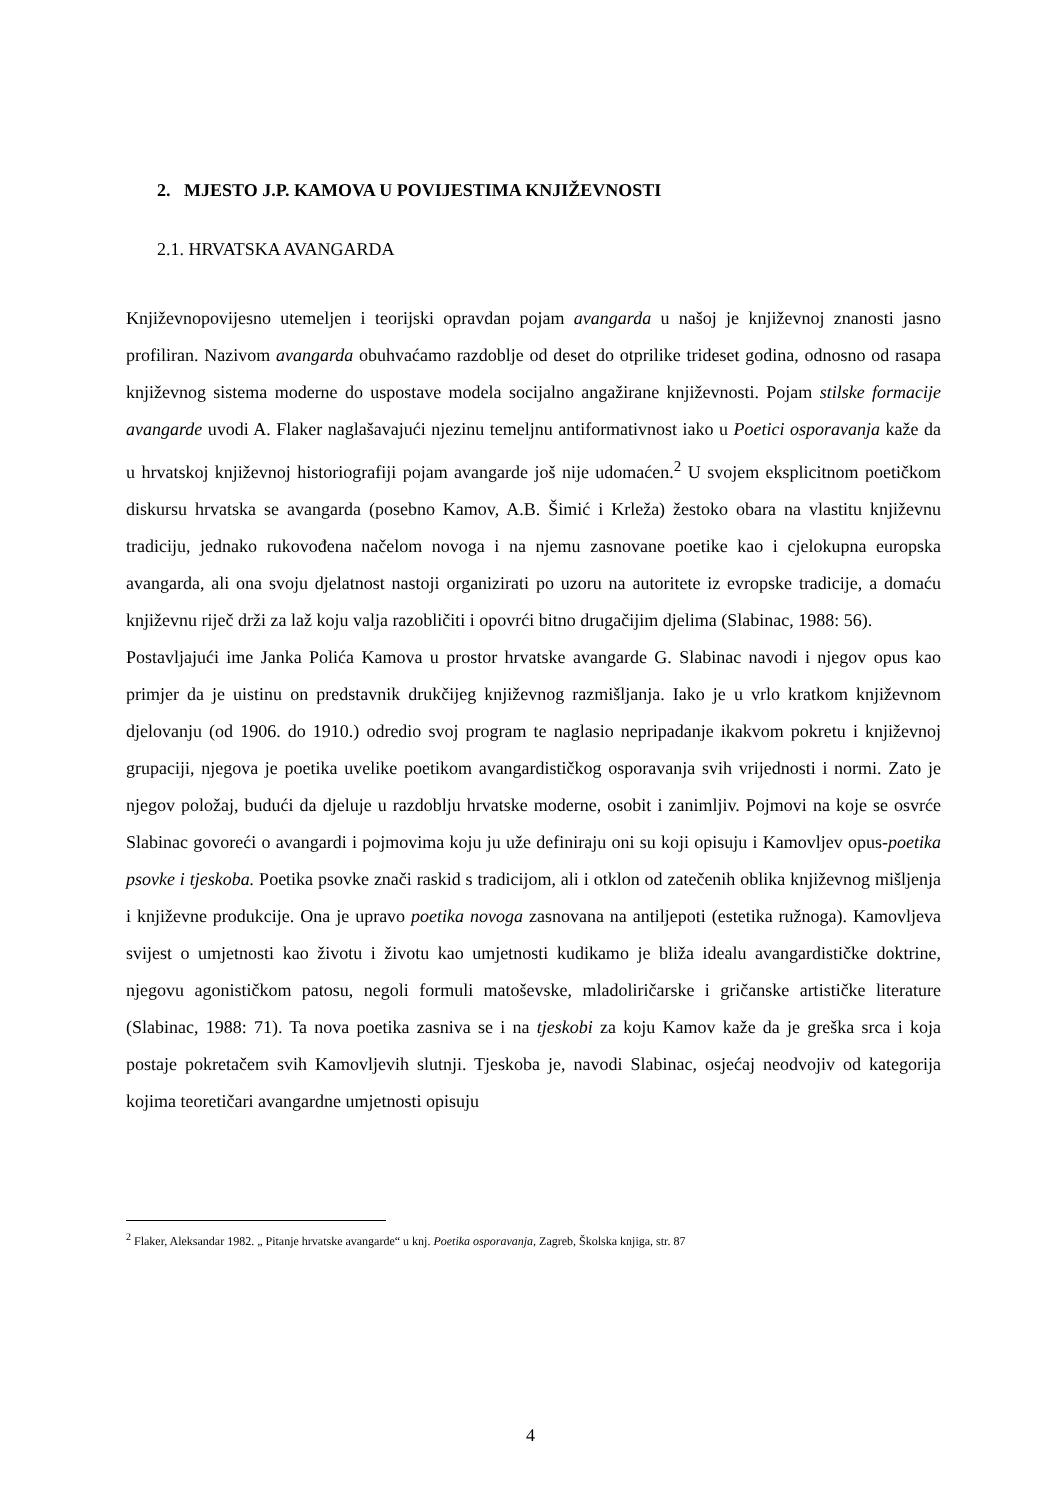2. MJESTO J.P. KAMOVA U POVIJESTIMA KNJIŽEVNOSTI
2.1. HRVATSKA AVANGARDA
Književnopovijesno utemeljen i teorijski opravdan pojam avangarda u našoj je književnoj znanosti jasno profiliran. Nazivom avangarda obuhvaćamo razdoblje od deset do otprilike trideset godina, odnosno od rasapa književnog sistema moderne do uspostave modela socijalno angažirane književnosti. Pojam stilske formacije avangarde uvodi A. Flaker naglašavajući njezinu temeljnu antiformativnost iako u Poetici osporavanja kaže da u hrvatskoj književnoj historiografiji pojam avangarde još nije udomaćen.<sup>2</sup> U svojem eksplicitnom poetičkom diskursu hrvatska se avangarda (posebno Kamov, A.B. Šimić i Krleža) žestoko obara na vlastitu književnu tradiciju, jednako rukovođena načelom novoga i na njemu zasnovane poetike kao i cjelokupna europska avangarda, ali ona svoju djelatnost nastoji organizirati po uzoru na autoritete iz evropske tradicije, a domaću književnu riječ drži za laž koju valja razobličiti i opovrći bitno drugačijim djelima (Slabinac, 1988: 56).
Postavljajući ime Janka Polića Kamova u prostor hrvatske avangarde G. Slabinac navodi i njegov opus kao primjer da je uistinu on predstavnik drukčijeg književnog razmišljanja. Iako je u vrlo kratkom književnom djelovanju (od 1906. do 1910.) odredio svoj program te naglasio nepripadanje ikakvom pokretu i književnoj grupaciji, njegova je poetika uvelike poetikom avangardističkog osporavanja svih vrijednosti i normi. Zato je njegov položaj, budući da djeluje u razdoblju hrvatske moderne, osobit i zanimljiv. Pojmovi na koje se osvrće Slabinac govoreći o avangardi i pojmovima koju ju uže definiraju oni su koji opisuju i Kamovljev opus-poetika psovke i tjeskoba. Poetika psovke znači raskid s tradicijom, ali i otklon od zatečenih oblika književnog mišljenja i književne produkcije. Ona je upravo poetika novoga zasnovana na antiljepoti (estetika ružnoga). Kamovljeva svijest o umjetnosti kao životu i životu kao umjetnosti kudikamo je bliža idealu avangardističke doktrine, njegovu agonističkom patosu, negoli formuli matoševske, mladoliričarske i gričanske artističke literature (Slabinac, 1988: 71). Ta nova poetika zasniva se i na tjeskobi za koju Kamov kaže da je greška srca i koja postaje pokretačem svih Kamovljevih slutnji. Tjeskoba je, navodi Slabinac, osjećaj neodvojiv od kategorija kojima teoretičari avangardne umjetnosti opisuju
<sup>2</sup> Flaker, Aleksandar 1982. „ Pitanje hrvatske avangarde“ u knj. Poetika osporavanja, Zagreb, Školska knjiga, str. 87
4